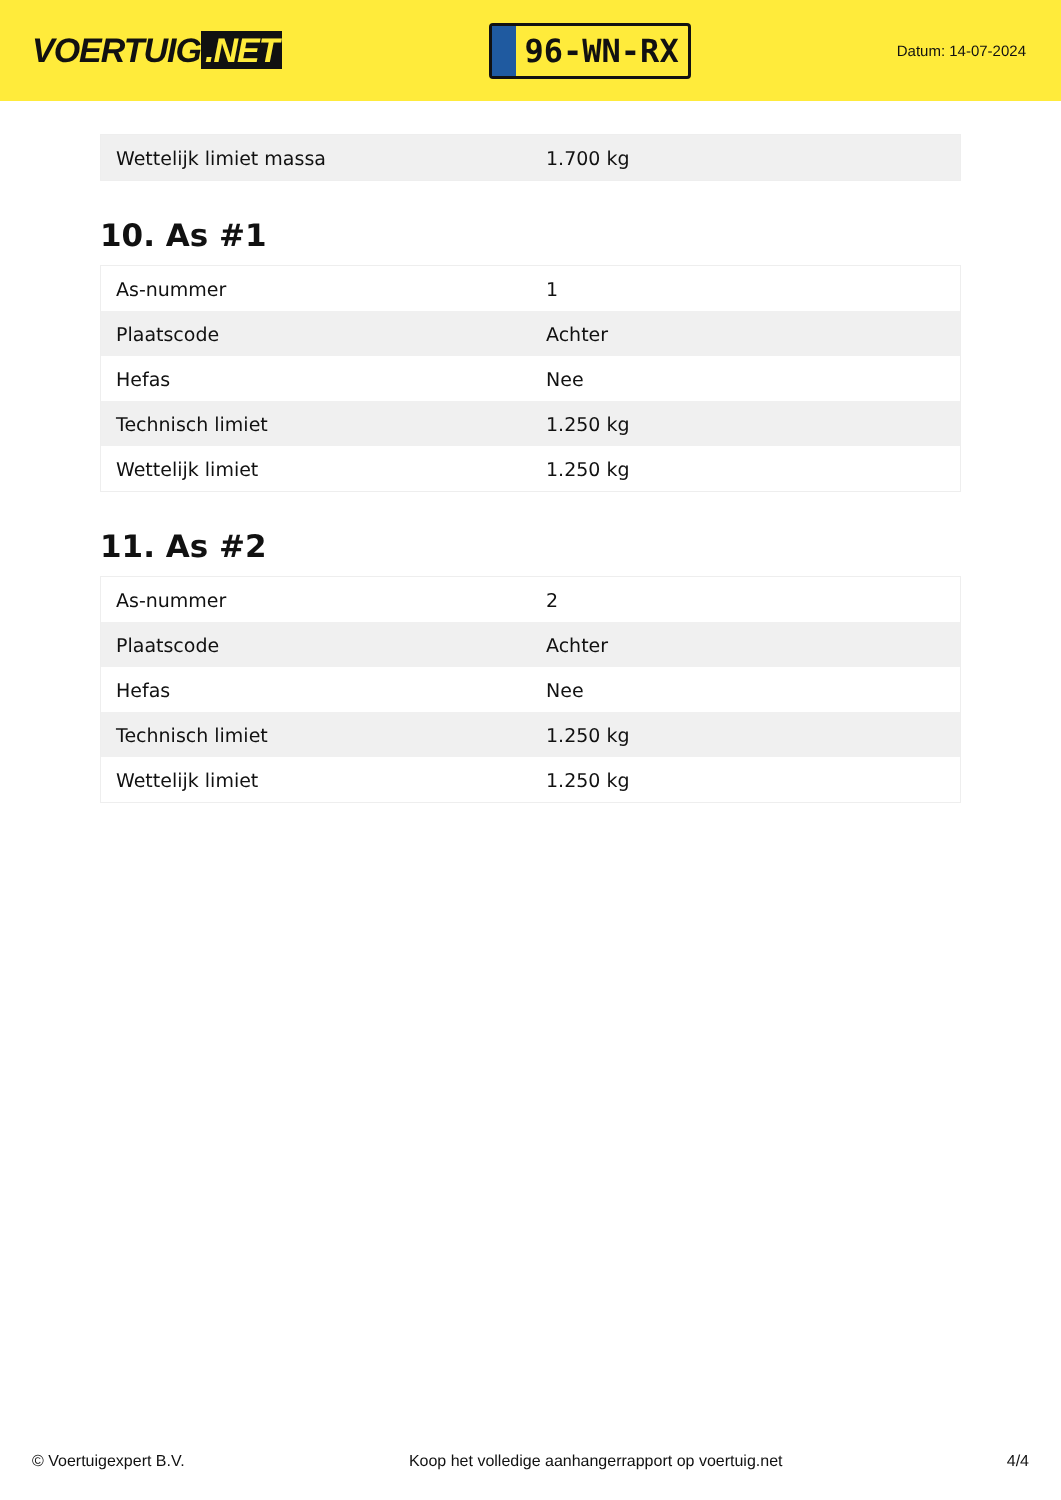VOERTUIG.NET
96-WN-RX
Datum: 14-07-2024
| Wettelijk limiet massa | 1.700 kg |
10. As #1
| As-nummer | 1 |
| Plaatscode | Achter |
| Hefas | Nee |
| Technisch limiet | 1.250 kg |
| Wettelijk limiet | 1.250 kg |
11. As #2
| As-nummer | 2 |
| Plaatscode | Achter |
| Hefas | Nee |
| Technisch limiet | 1.250 kg |
| Wettelijk limiet | 1.250 kg |
© Voertuigexpert B.V. Koop het volledige aanhangerrapport op voertuig.net 4/4